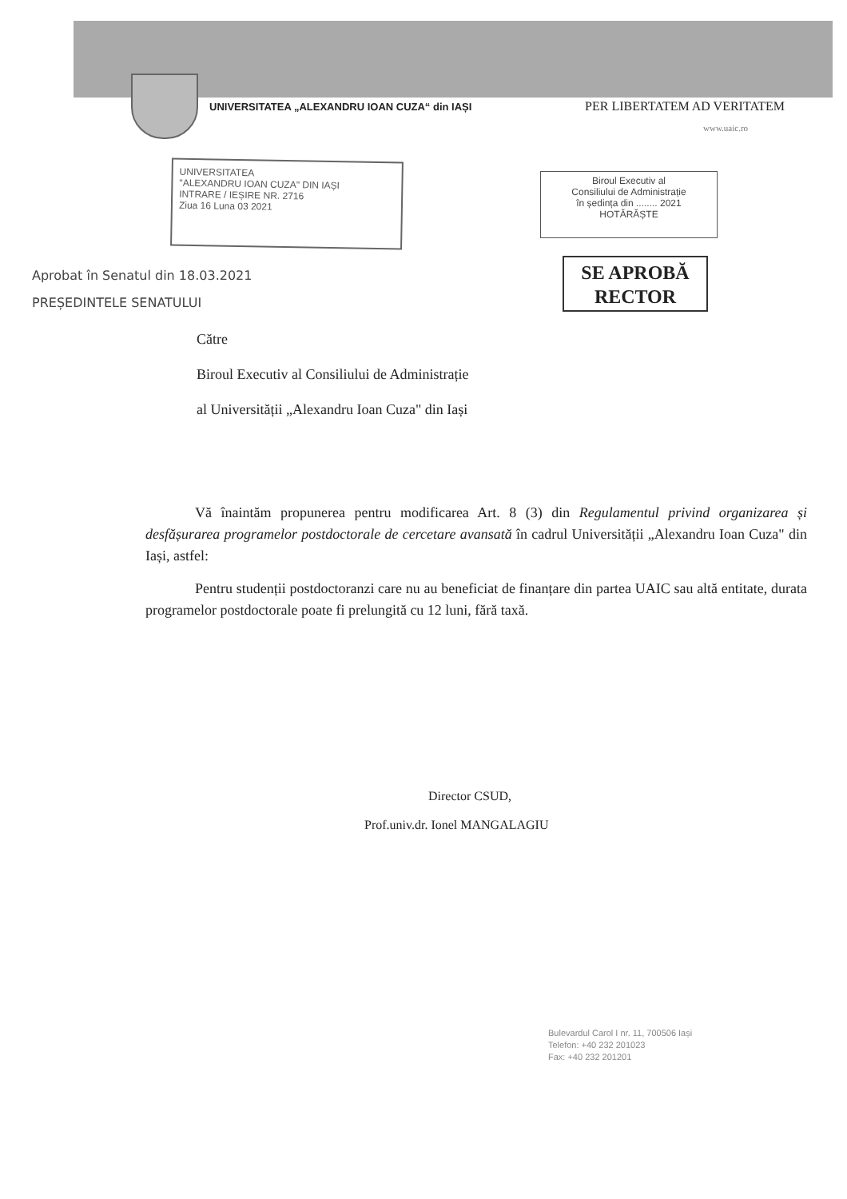UNIVERSITATEA „ALEXANDRU IOAN CUZA“ din IAȘI PER LIBERTATEM AD VERITATEM
www.uaic.ro
UNIVERSITATEA
"ALEXANDRU IOAN CUZA" DIN IAȘI
INTRARE / IEȘIRE NR. 2716
Ziua 16 Luna 03 2021
Biroul Executiv al
Consiliului de Administrație
în ședința din ........ 2021
HOTĂRĂȘTE
SE APROBĂ
RECTOR
Aprobat în Senatul din 18.03.2021
PREȘEDINTELE SENATULUI
Către
Biroul Executiv al Consiliului de Administrație
al Universității „Alexandru Ioan Cuza" din Iași
Vă înaintăm propunerea pentru modificarea Art. 8 (3) din Regulamentul privind organizarea și desfășurarea programelor postdoctorale de cercetare avansată în cadrul Universității „Alexandru Ioan Cuza" din Iași, astfel:
Pentru studenții postdoctoranzi care nu au beneficiat de finanțare din partea UAIC sau altă entitate, durata programelor postdoctorale poate fi prelungită cu 12 luni, fără taxă.
Director CSUD,
Prof.univ.dr. Ionel MANGALAGIU
Bulevardul Carol I nr. 11, 700506 Iași
Telefon: +40 232 201023
Fax: +40 232 201201